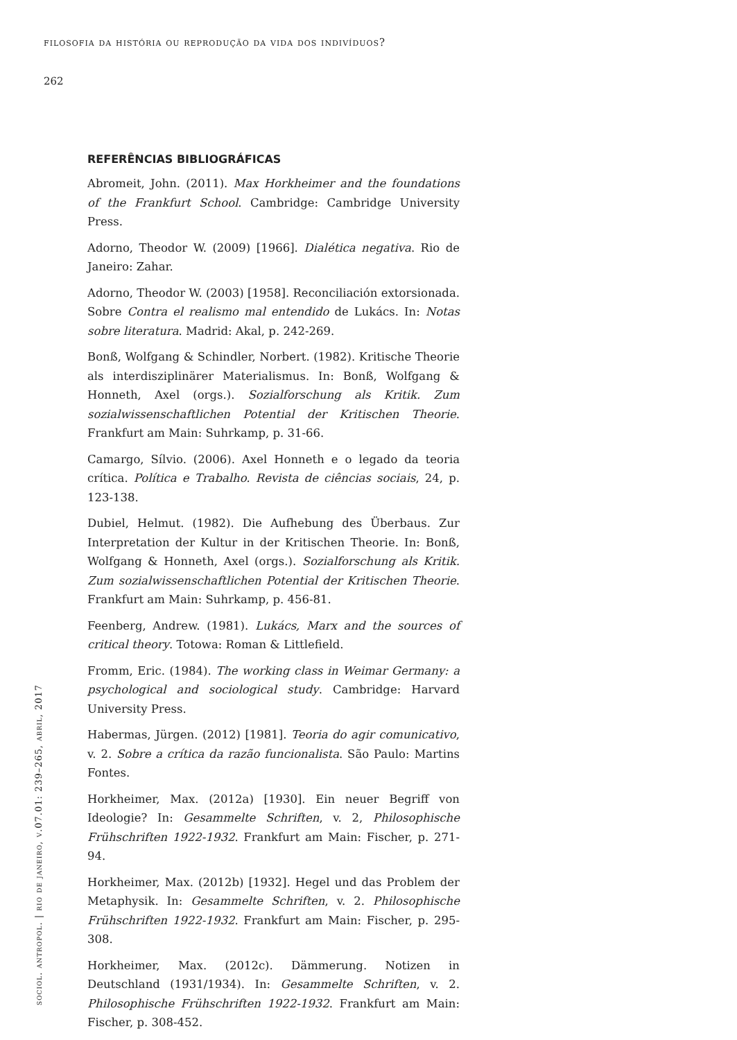filosofia da história ou reprodução da vida dos indivíduos?
262
REFERÊNCIAS BIBLIOGRÁFICAS
Abromeit, John. (2011). Max Horkheimer and the foundations of the Frankfurt School. Cambridge: Cambridge University Press.
Adorno, Theodor W. (2009) [1966]. Dialética negativa. Rio de Janeiro: Zahar.
Adorno, Theodor W. (2003) [1958]. Reconciliación extorsionada. Sobre Contra el realismo mal entendido de Lukács. In: Notas sobre literatura. Madrid: Akal, p. 242-269.
Bonß, Wolfgang & Schindler, Norbert. (1982). Kritische Theorie als interdisziplinärer Materialismus. In: Bonß, Wolfgang & Honneth, Axel (orgs.). Sozialforschung als Kritik. Zum sozialwissenschaftlichen Potential der Kritischen Theorie. Frankfurt am Main: Suhrkamp, p. 31-66.
Camargo, Sílvio. (2006). Axel Honneth e o legado da teoria crítica. Política e Trabalho. Revista de ciências sociais, 24, p. 123-138.
Dubiel, Helmut. (1982). Die Aufhebung des Überbaus. Zur Interpretation der Kultur in der Kritischen Theorie. In: Bonß, Wolfgang & Honneth, Axel (orgs.). Sozialforschung als Kritik. Zum sozialwissenschaftlichen Potential der Kritischen Theorie. Frankfurt am Main: Suhrkamp, p. 456-81.
Feenberg, Andrew. (1981). Lukács, Marx and the sources of critical theory. Totowa: Roman & Littlefield.
Fromm, Eric. (1984). The working class in Weimar Germany: a psychological and sociological study. Cambridge: Harvard University Press.
Habermas, Jürgen. (2012) [1981]. Teoria do agir comunicativo, v. 2. Sobre a crítica da razão funcionalista. São Paulo: Martins Fontes.
Horkheimer, Max. (2012a) [1930]. Ein neuer Begriff von Ideologie? In: Gesammelte Schriften, v. 2, Philosophische Frühschriften 1922-1932. Frankfurt am Main: Fischer, p. 271-94.
Horkheimer, Max. (2012b) [1932]. Hegel und das Problem der Metaphysik. In: Gesammelte Schriften, v. 2. Philosophische Frühschriften 1922-1932. Frankfurt am Main: Fischer, p. 295-308.
Horkheimer, Max. (2012c). Dämmerung. Notizen in Deutschland (1931/1934). In: Gesammelte Schriften, v. 2. Philosophische Frühschriften 1922-1932. Frankfurt am Main: Fischer, p. 308-452.
sociol. antropol. | rio de janeiro, v.07.01: 239–265, abril, 2017